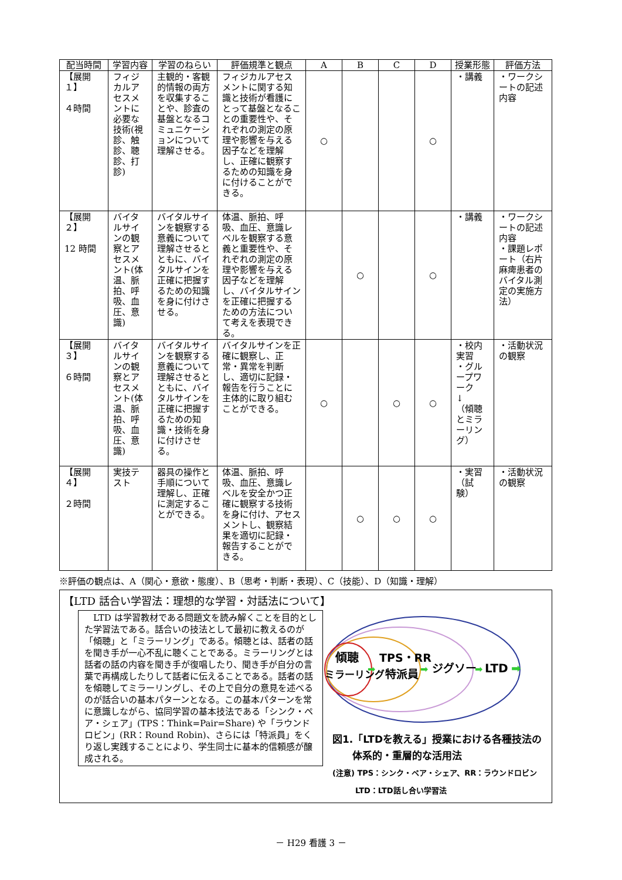| 配当時間 | 学習内容 | 学習のねらい | 評価規準と観点 | A | B | C | D | 授業形態 | 評価方法 |
| --- | --- | --- | --- | --- | --- | --- | --- | --- | --- |
| 【展開１】 ４時間 | フィジカルアセスメントに必要な技術(視診、触診、聴診、打診) | 主観的・客観的情報の両方を収集することや、診査の基盤となるコミュニケーションについて理解させる。 | フィジカルアセスメントに関する知識と技術が看護にとって基盤となることの重要性や、それぞれの測定の原理や影響を与える因子などを理解し、正確に観察するための知識を身に付けることができる。 | ○ | | | ○ | ・講義 | ・ワークシートの記述内容 |
| 【展開２】 12 時間 | バイタルサインの観察とアセスメント(体温、脈拍、呼吸、血圧、意識) | バイタルサインを観察する意義について理解させるとともに、バイタルサインを正確に把握するための知識を身に付けさせる。 | 体温、脈拍、呼吸、血圧、意識レベルを観察する意義と重要性や、それぞれの測定の原理や影響を与える因子などを理解し、バイタルサインを正確に把握するための方法について考えを表現できる。 | | ○ | | ○ | ・講義 | ・ワークシートの記述内容 ・課題レポート（右片麻痺患者のバイタル測定の実施方法） |
| 【展開３】 ６時間 | バイタルサインの観察とアセスメント(体温、脈拍、呼吸、血圧、意識) | バイタルサインを観察する意義について理解させるとともに、バイタルサインを正確に把握するための知識・技術を身に付けさせる。 | バイタルサインを正確に観察し、正常・異常を判断し、適切に記録・報告を行うことに主体的に取り組むことができる。 | ○ | | ○ | ○ | ・校内実習 ・グループワーク ↓ （傾聴とミラーリング） | ・活動状況の観察 |
| 【展開４】 ２時間 | 実技テスト | 器具の操作と手順について理解し、正確に測定することができる。 | 体温、脈拍、呼吸、血圧、意識レベルを安全かつ正確に観察する技術を身に付け、アセスメントし、観察結果を適切に記録・報告することができる。 | | ○ | ○ | ○ | ・実習（試験） | ・活動状況の観察 |
※評価の観点は、A（関心・意欲・態度）、B（思考・判断・表現）、C（技能）、D（知識・理解）
【LTD 話合い学習法：理想的な学習・対話法について】
　LTD は学習教材である問題文を読み解くことを目的とした学習法である。話合いの技法として最初に教えるのが「傾聴」と「ミラーリング」である。傾聴とは、話者の話を聞き手が一心不乱に聴くことである。ミラーリングとは話者の話の内容を聞き手が復唱したり、聞き手が自分の言葉で再構成したりして話者に伝えることである。話者の話を傾聴してミラーリングし、その上で自分の意見を述べるのが話合いの基本パターンとなる。この基本パターンを常に意識しながら、協同学習の基本技法である「シンク・ペア・シェア」(TPS：Think=Pair=Share) や「ラウンドロビン」(RR：Round Robin)、さらには「特派員」をくり返し実践することにより、学生同士に基本的信頼感が醸成される。
傾聴
ミラーリング
TPS・RR
特派員
ジグソー
LTD
➡
➡
➡
➡
図1.「LTDを教える」授業における各種技法の
　　体系的・重層的な活用法
(注意) TPS：シンク・ペア・シェア、RR：ラウンドロビン
　　　LTD：LTD話し合い学習法
－ H29 看護 3 －